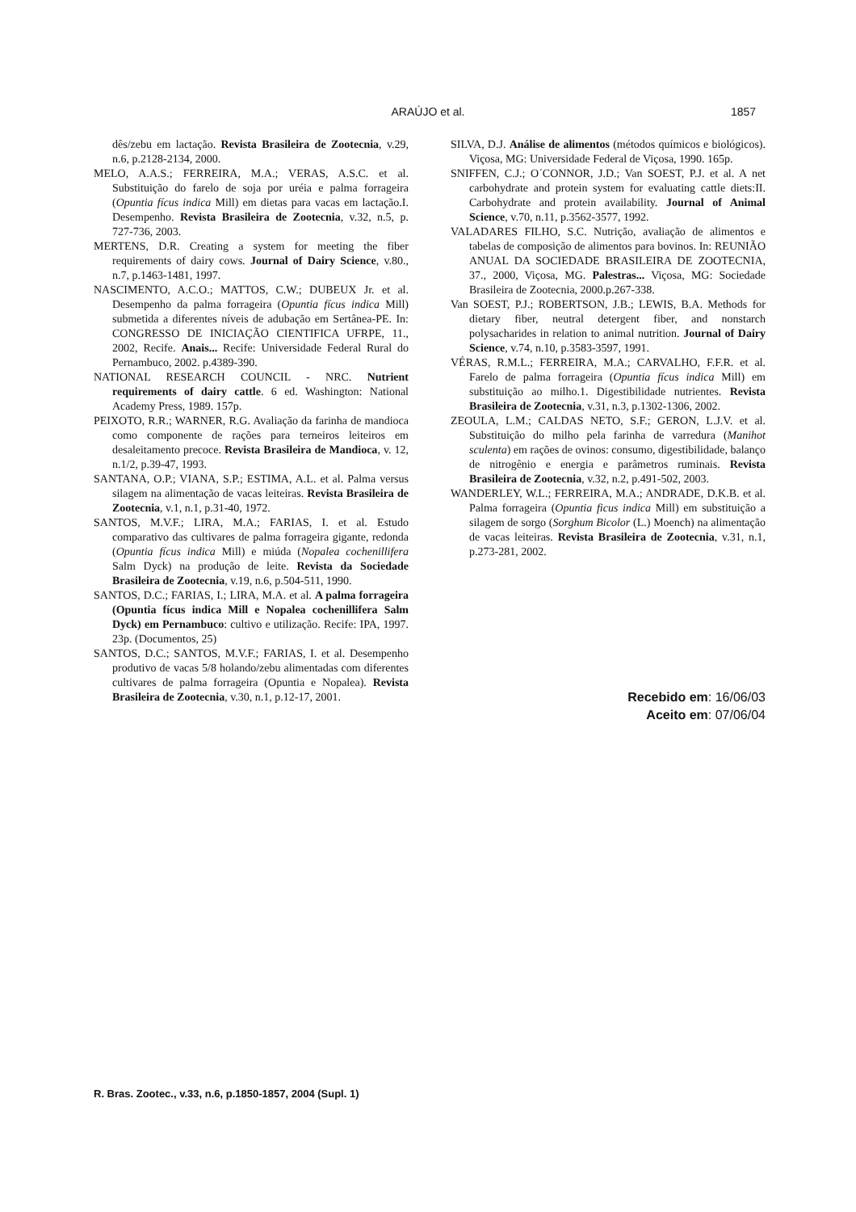ARAÚJO et al. 1857
dês/zebu em lactação. Revista Brasileira de Zootecnia, v.29, n.6, p.2128-2134, 2000.
MELO, A.A.S.; FERREIRA, M.A.; VERAS, A.S.C. et al. Substituição do farelo de soja por uréia e palma forrageira (Opuntia fícus indica Mill) em dietas para vacas em lactação.I. Desempenho. Revista Brasileira de Zootecnia, v.32, n.5, p. 727-736, 2003.
MERTENS, D.R. Creating a system for meeting the fiber requirements of dairy cows. Journal of Dairy Science, v.80., n.7, p.1463-1481, 1997.
NASCIMENTO, A.C.O.; MATTOS, C.W.; DUBEUX Jr. et al. Desempenho da palma forrageira (Opuntia fícus indica Mill) submetida a diferentes níveis de adubação em Sertânea-PE. In: CONGRESSO DE INICIAÇÃO CIENTIFICA UFRPE, 11., 2002, Recife. Anais... Recife: Universidade Federal Rural do Pernambuco, 2002. p.4389-390.
NATIONAL RESEARCH COUNCIL - NRC. Nutrient requirements of dairy cattle. 6 ed. Washington: National Academy Press, 1989. 157p.
PEIXOTO, R.R.; WARNER, R.G. Avaliação da farinha de mandioca como componente de rações para terneiros leiteiros em desaleitamento precoce. Revista Brasileira de Mandioca, v. 12, n.1/2, p.39-47, 1993.
SANTANA, O.P.; VIANA, S.P.; ESTIMA, A.L. et al. Palma versus silagem na alimentação de vacas leiteiras. Revista Brasileira de Zootecnia, v.1, n.1, p.31-40, 1972.
SANTOS, M.V.F.; LIRA, M.A.; FARIAS, I. et al. Estudo comparativo das cultivares de palma forrageira gigante, redonda (Opuntia fícus indica Mill) e miúda (Nopalea cochenillifera Salm Dyck) na produção de leite. Revista da Sociedade Brasileira de Zootecnia, v.19, n.6, p.504-511, 1990.
SANTOS, D.C.; FARIAS, I.; LIRA, M.A. et al. A palma forrageira (Opuntia fícus indica Mill e Nopalea cochenillifera Salm Dyck) em Pernambuco: cultivo e utilização. Recife: IPA, 1997. 23p. (Documentos, 25)
SANTOS, D.C.; SANTOS, M.V.F.; FARIAS, I. et al. Desempenho produtivo de vacas 5/8 holando/zebu alimentadas com diferentes cultivares de palma forrageira (Opuntia e Nopalea). Revista Brasileira de Zootecnia, v.30, n.1, p.12-17, 2001.
SILVA, D.J. Análise de alimentos (métodos químicos e biológicos). Viçosa, MG: Universidade Federal de Viçosa, 1990. 165p.
SNIFFEN, C.J.; O´CONNOR, J.D.; Van SOEST, P.J. et al. A net carbohydrate and protein system for evaluating cattle diets:II. Carbohydrate and protein availability. Journal of Animal Science, v.70, n.11, p.3562-3577, 1992.
VALADARES FILHO, S.C. Nutrição, avaliação de alimentos e tabelas de composição de alimentos para bovinos. In: REUNIÃO ANUAL DA SOCIEDADE BRASILEIRA DE ZOOTECNIA, 37., 2000, Viçosa, MG. Palestras... Viçosa, MG: Sociedade Brasileira de Zootecnia, 2000.p.267-338.
Van SOEST, P.J.; ROBERTSON, J.B.; LEWIS, B.A. Methods for dietary fiber, neutral detergent fiber, and nonstarch polysacharides in relation to animal nutrition. Journal of Dairy Science, v.74, n.10, p.3583-3597, 1991.
VÉRAS, R.M.L.; FERREIRA, M.A.; CARVALHO, F.F.R. et al. Farelo de palma forrageira (Opuntia fícus indica Mill) em substituição ao milho.1. Digestibilidade nutrientes. Revista Brasileira de Zootecnia, v.31, n.3, p.1302-1306, 2002.
ZEOULA, L.M.; CALDAS NETO, S.F.; GERON, L.J.V. et al. Substituição do milho pela farinha de varredura (Manihot sculenta) em rações de ovinos: consumo, digestibilidade, balanço de nitrogênio e energia e parâmetros ruminais. Revista Brasileira de Zootecnia, v.32, n.2, p.491-502, 2003.
WANDERLEY, W.L.; FERREIRA, M.A.; ANDRADE, D.K.B. et al. Palma forrageira (Opuntia ficus indica Mill) em substituição a silagem de sorgo (Sorghum Bicolor (L.) Moench) na alimentação de vacas leiteiras. Revista Brasileira de Zootecnia, v.31, n.1, p.273-281, 2002.
Recebido em: 16/06/03
Aceito em: 07/06/04
R. Bras. Zootec., v.33, n.6, p.1850-1857, 2004 (Supl. 1)